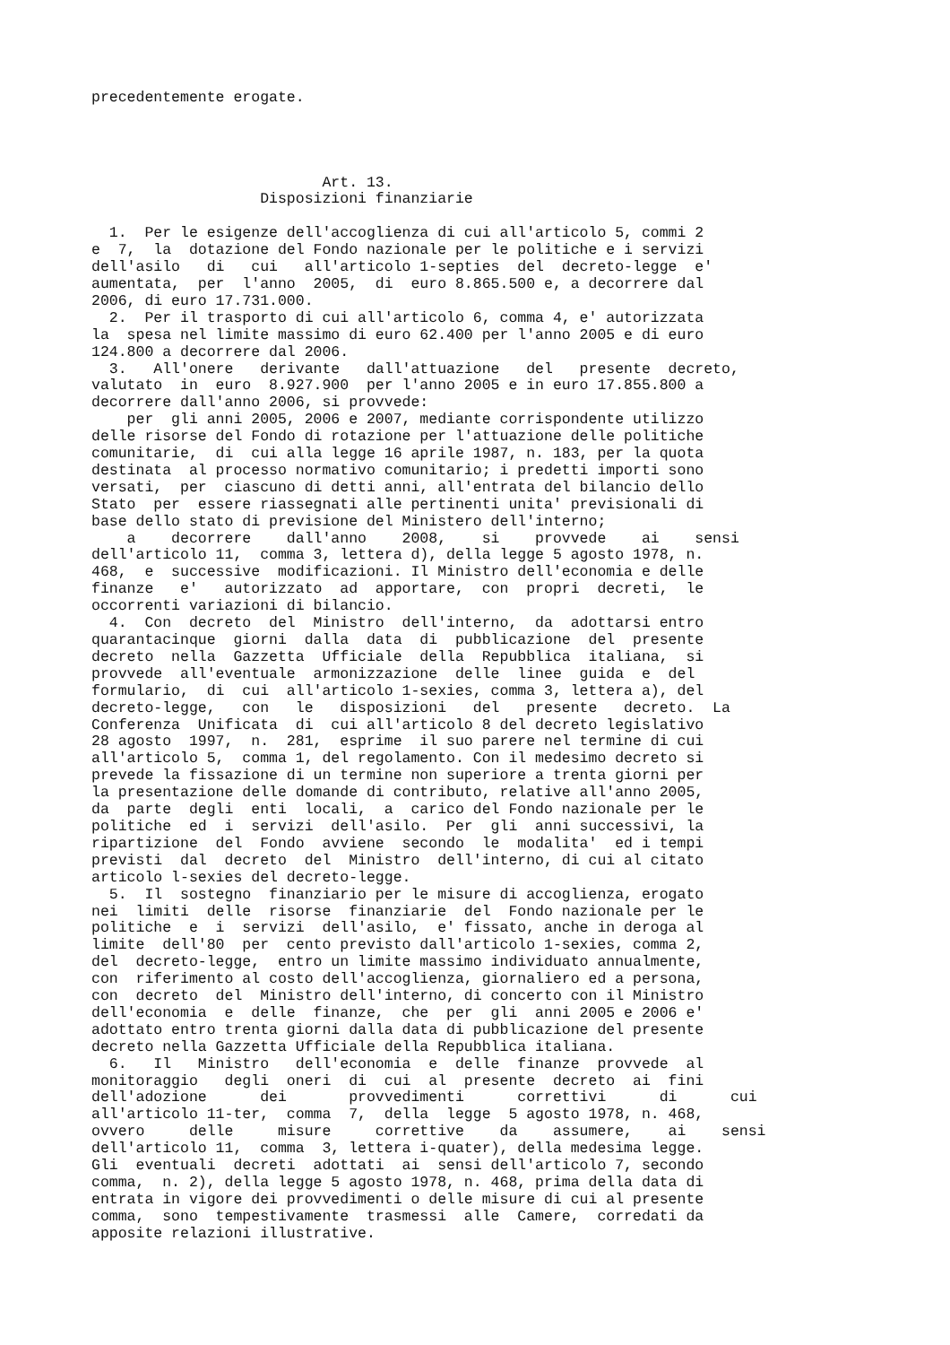precedentemente erogate.




                          Art. 13.
                   Disposizioni finanziarie

  1.  Per le esigenze dell'accoglienza di cui all'articolo 5, commi 2
e  7,  la  dotazione del Fondo nazionale per le politiche e i servizi
dell'asilo   di   cui   all'articolo 1-septies  del  decreto-legge  e'
aumentata,  per  l'anno  2005,  di  euro 8.865.500 e, a decorrere dal
2006, di euro 17.731.000.
  2.  Per il trasporto di cui all'articolo 6, comma 4, e' autorizzata
la  spesa nel limite massimo di euro 62.400 per l'anno 2005 e di euro
124.800 a decorrere dal 2006.
  3.   All'onere   derivante   dall'attuazione   del   presente  decreto,
valutato  in  euro  8.927.900  per l'anno 2005 e in euro 17.855.800 a
decorrere dall'anno 2006, si provvede:
    per  gli anni 2005, 2006 e 2007, mediante corrispondente utilizzo
delle risorse del Fondo di rotazione per l'attuazione delle politiche
comunitarie,  di  cui alla legge 16 aprile 1987, n. 183, per la quota
destinata  al processo normativo comunitario; i predetti importi sono
versati,  per  ciascuno di detti anni, all'entrata del bilancio dello
Stato  per  essere riassegnati alle pertinenti unita' previsionali di
base dello stato di previsione del Ministero dell'interno;
    a    decorrere    dall'anno    2008,    si    provvede    ai    sensi
dell'articolo 11,  comma 3, lettera d), della legge 5 agosto 1978, n.
468,  e  successive  modificazioni. Il Ministro dell'economia e delle
finanze   e'   autorizzato  ad  apportare,  con  propri  decreti,  le
occorrenti variazioni di bilancio.
  4.  Con  decreto  del  Ministro  dell'interno,  da  adottarsi entro
quarantacinque  giorni  dalla  data  di  pubblicazione  del  presente
decreto  nella  Gazzetta  Ufficiale  della  Repubblica  italiana,  si
provvede  all'eventuale  armonizzazione  delle  linee  guida  e  del
formulario,  di  cui  all'articolo 1-sexies, comma 3, lettera a), del
decreto-legge,   con   le   disposizioni   del   presente   decreto.  La
Conferenza  Unificata  di  cui all'articolo 8 del decreto legislativo
28 agosto  1997,  n.  281,  esprime  il suo parere nel termine di cui
all'articolo 5,  comma 1, del regolamento. Con il medesimo decreto si
prevede la fissazione di un termine non superiore a trenta giorni per
la presentazione delle domande di contributo, relative all'anno 2005,
da  parte  degli  enti  locali,  a  carico del Fondo nazionale per le
politiche  ed  i  servizi  dell'asilo.  Per  gli  anni successivi, la
ripartizione  del  Fondo  avviene  secondo  le  modalita'  ed i tempi
previsti  dal  decreto  del  Ministro  dell'interno, di cui al citato
articolo l-sexies del decreto-legge.
  5.  Il  sostegno  finanziario per le misure di accoglienza, erogato
nei  limiti  delle  risorse  finanziarie  del  Fondo nazionale per le
politiche  e  i  servizi  dell'asilo,  e' fissato, anche in deroga al
limite  dell'80  per  cento previsto dall'articolo 1-sexies, comma 2,
del  decreto-legge,  entro un limite massimo individuato annualmente,
con  riferimento al costo dell'accoglienza, giornaliero ed a persona,
con  decreto  del  Ministro dell'interno, di concerto con il Ministro
dell'economia  e  delle  finanze,  che  per  gli  anni 2005 e 2006 e'
adottato entro trenta giorni dalla data di pubblicazione del presente
decreto nella Gazzetta Ufficiale della Repubblica italiana.
  6.   Il   Ministro   dell'economia  e  delle  finanze  provvede  al
monitoraggio   degli  oneri  di  cui  al  presente  decreto  ai  fini
dell'adozione      dei       provvedimenti      correttivi      di      cui
all'articolo 11-ter,  comma  7,  della  legge  5 agosto 1978, n. 468,
ovvero     delle     misure     correttive    da    assumere,    ai    sensi
dell'articolo 11,  comma  3, lettera i-quater), della medesima legge.
Gli  eventuali  decreti  adottati  ai  sensi dell'articolo 7, secondo
comma,  n. 2), della legge 5 agosto 1978, n. 468, prima della data di
entrata in vigore dei provvedimenti o delle misure di cui al presente
comma,  sono  tempestivamente  trasmessi  alle  Camere,  corredati da
apposite relazioni illustrative.